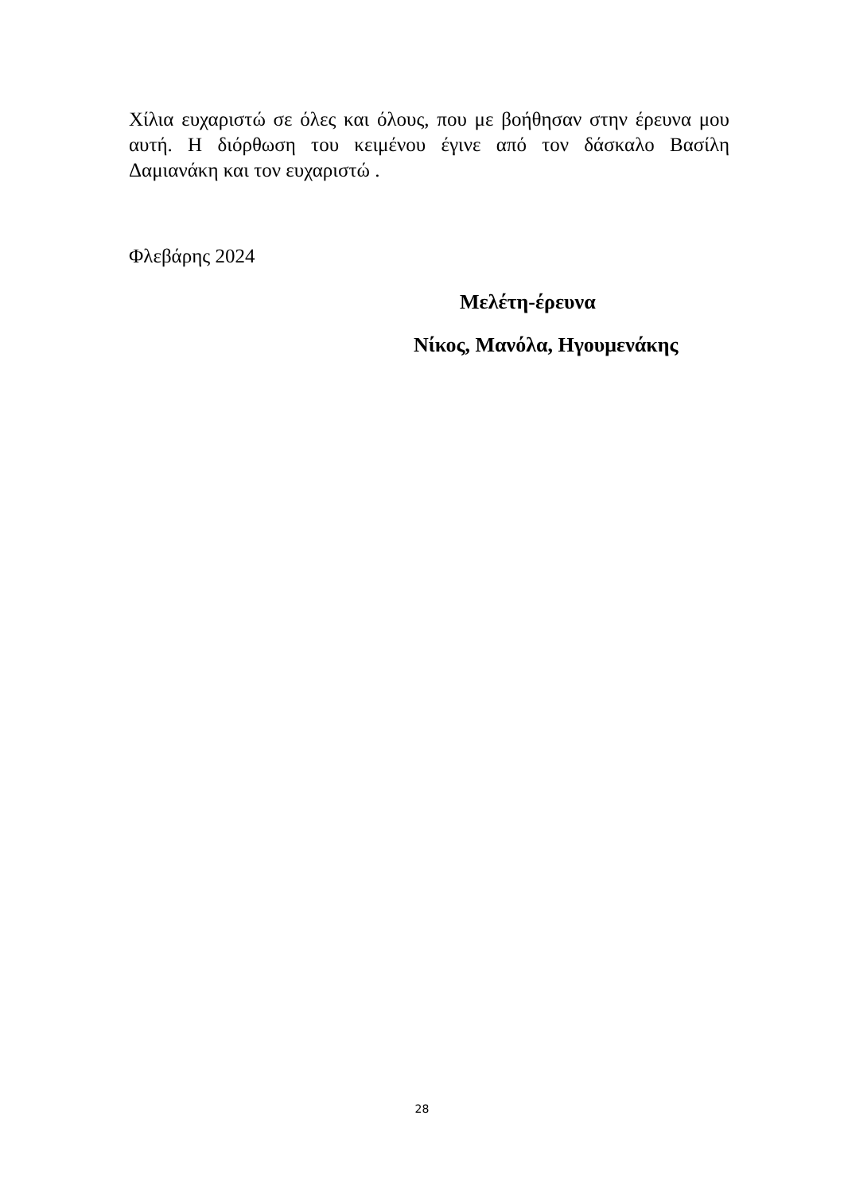Χίλια ευχαριστώ σε όλες και όλους, που με βοήθησαν στην έρευνα μου αυτή. Η διόρθωση του κειμένου έγινε από τον δάσκαλο Βασίλη Δαμιανάκη και τον ευχαριστώ .
Φλεβάρης 2024
Μελέτη-έρευνα
Νίκος, Μανόλα, Ηγουμενάκης
28